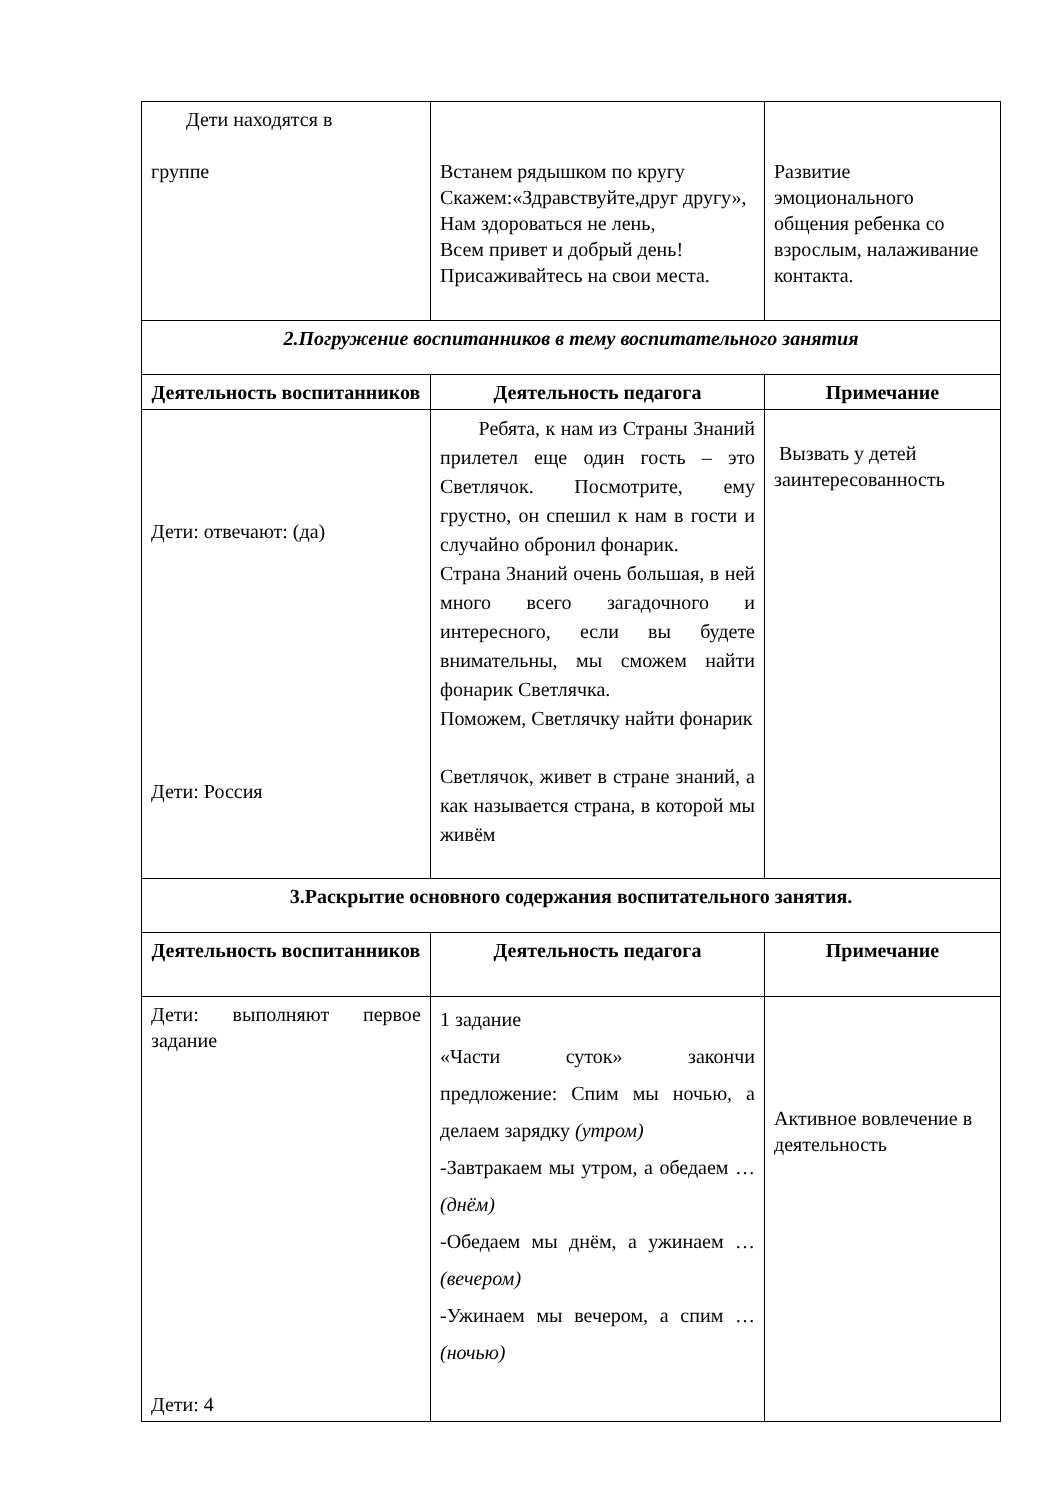| Дети находятся в группе | Встанем рядышком по кругу Скажем:«Здравствуйте,друг другу», Нам здороваться не лень, Всем привет и добрый день! Присаживайтесь на свои места. | Развитие эмоционального общения ребенка со взрослым, налаживание контакта. |
| 2.Погружение воспитанников в тему воспитательного занятия | | |
| Деятельность воспитанников | Деятельность педагога | Примечание |
| Дети: отвечают: (да) Дети: Россия | Ребята, к нам из Страны Знаний прилетел еще один гость – это Светлячок. Посмотрите, ему грустно, он спешил к нам в гости и случайно обронил фонарик. Страна Знаний очень большая, в ней много всего загадочного и интересного, если вы будете внимательны, мы сможем найти фонарик Светлячка. Поможем, Светлячку найти фонарик Светлячок, живет в стране знаний, а как называется страна, в которой мы живём | Вызвать у детей заинтересованность |
| 3.Раскрытие основного содержания воспитательного занятия. | | |
| Деятельность воспитанников | Деятельность педагога | Примечание |
| Дети: выполняют первое задание Дети: 4 | 1 задание «Части суток» закончи предложение: Спим мы ночью, а делаем зарядку (утром) -Завтракаем мы утром, а обедаем … (днём) -Обедаем мы днём, а ужинаем … (вечером) -Ужинаем мы вечером, а спим … (ночью) | Активное вовлечение в деятельность |